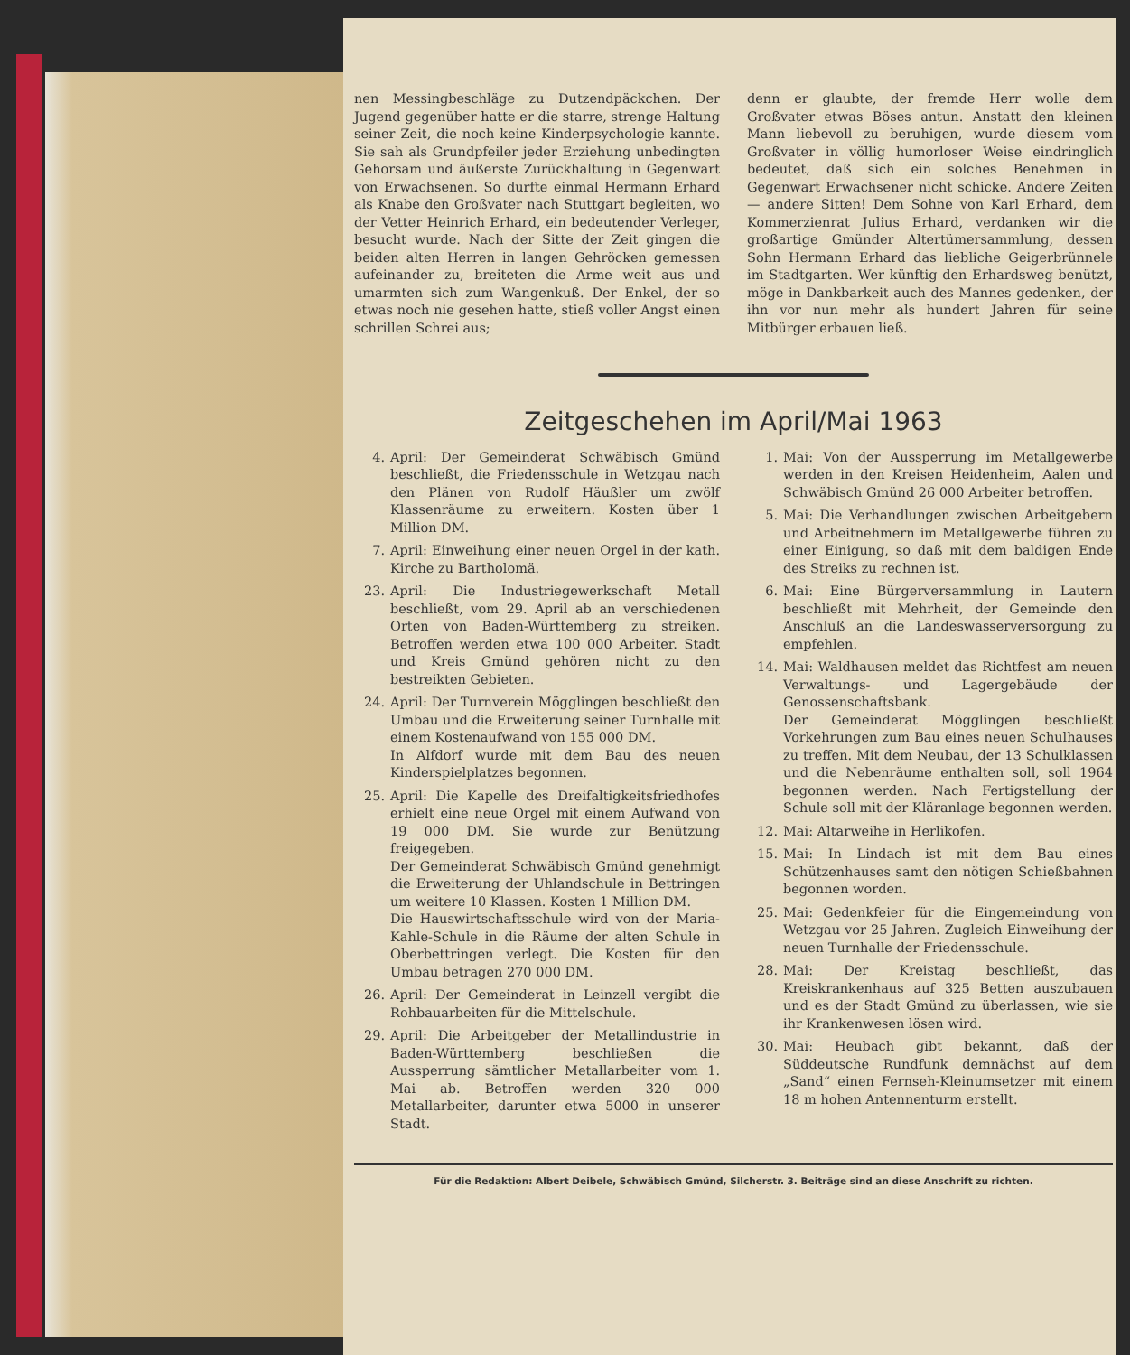nen Messingbeschläge zu Dutzendpäckchen. Der Jugend gegenüber hatte er die starre, strenge Haltung seiner Zeit, die noch keine Kinderpsychologie kannte. Sie sah als Grundpfeiler jeder Erziehung unbedingten Gehorsam und äußerste Zurückhaltung in Gegenwart von Erwachsenen. So durfte einmal Hermann Erhard als Knabe den Großvater nach Stuttgart begleiten, wo der Vetter Heinrich Erhard, ein bedeutender Verleger, besucht wurde. Nach der Sitte der Zeit gingen die beiden alten Herren in langen Gehröcken gemessen aufeinander zu, breiteten die Arme weit aus und umarmten sich zum Wangenkuß. Der Enkel, der so etwas noch nie gesehen hatte, stieß voller Angst einen schrillen Schrei aus;
denn er glaubte, der fremde Herr wolle dem Großvater etwas Böses antun. Anstatt den kleinen Mann liebevoll zu beruhigen, wurde diesem vom Großvater in völlig humorloser Weise eindringlich bedeutet, daß sich ein solches Benehmen in Gegenwart Erwachsener nicht schicke. Andere Zeiten — andere Sitten! Dem Sohne von Karl Erhard, dem Kommerzienrat Julius Erhard, verdanken wir die großartige Gmünder Altertümersammlung, dessen Sohn Hermann Erhard das liebliche Geigerbrünnele im Stadtgarten. Wer künftig den Erhardsweg benützt, möge in Dankbarkeit auch des Mannes gedenken, der ihn vor nun mehr als hundert Jahren für seine Mitbürger erbauen ließ.
Zeitgeschehen im April/Mai 1963
4. April: Der Gemeinderat Schwäbisch Gmünd beschließt, die Friedensschule in Wetzgau nach den Plänen von Rudolf Häußler um zwölf Klassenräume zu erweitern. Kosten über 1 Million DM.
7. April: Einweihung einer neuen Orgel in der kath. Kirche zu Bartholomä.
23. April: Die Industriegewerkschaft Metall beschließt, vom 29. April ab an verschiedenen Orten von Baden-Württemberg zu streiken. Betroffen werden etwa 100 000 Arbeiter. Stadt und Kreis Gmünd gehören nicht zu den bestreikten Gebieten.
24. April: Der Turnverein Mögglingen beschließt den Umbau und die Erweiterung seiner Turnhalle mit einem Kostenaufwand von 155 000 DM.
In Alfdorf wurde mit dem Bau des neuen Kinderspielplatzes begonnen.
25. April: Die Kapelle des Dreifaltigkeitsfriedhofes erhielt eine neue Orgel mit einem Aufwand von 19 000 DM. Sie wurde zur Benützung freigegeben.
Der Gemeinderat Schwäbisch Gmünd genehmigt die Erweiterung der Uhlandschule in Bettringen um weitere 10 Klassen. Kosten 1 Million DM.
Die Hauswirtschaftsschule wird von der Maria-Kahle-Schule in die Räume der alten Schule in Oberbettringen verlegt. Die Kosten für den Umbau betragen 270 000 DM.
26. April: Der Gemeinderat in Leinzell vergibt die Rohbauarbeiten für die Mittelschule.
29. April: Die Arbeitgeber der Metallindustrie in Baden-Württemberg beschließen die Aussperrung sämtlicher Metallarbeiter vom 1. Mai ab. Betroffen werden 320 000 Metallarbeiter, darunter etwa 5000 in unserer Stadt.
1. Mai: Von der Aussperrung im Metallgewerbe werden in den Kreisen Heidenheim, Aalen und Schwäbisch Gmünd 26 000 Arbeiter betroffen.
5. Mai: Die Verhandlungen zwischen Arbeitgebern und Arbeitnehmern im Metallgewerbe führen zu einer Einigung, so daß mit dem baldigen Ende des Streiks zu rechnen ist.
6. Mai: Eine Bürgerversammlung in Lautern beschließt mit Mehrheit, der Gemeinde den Anschluß an die Landeswasserversorgung zu empfehlen.
14. Mai: Waldhausen meldet das Richtfest am neuen Verwaltungs- und Lagergebäude der Genossenschaftsbank.
Der Gemeinderat Mögglingen beschließt Vorkehrungen zum Bau eines neuen Schulhauses zu treffen. Mit dem Neubau, der 13 Schulklassen und die Nebenräume enthalten soll, soll 1964 begonnen werden. Nach Fertigstellung der Schule soll mit der Kläranlage begonnen werden.
12. Mai: Altarweihe in Herlikofen.
15. Mai: In Lindach ist mit dem Bau eines Schützenhauses samt den nötigen Schießbahnen begonnen worden.
25. Mai: Gedenkfeier für die Eingemeindung von Wetzgau vor 25 Jahren. Zugleich Einweihung der neuen Turnhalle der Friedensschule.
28. Mai: Der Kreistag beschließt, das Kreiskrankenhaus auf 325 Betten auszubauen und es der Stadt Gmünd zu überlassen, wie sie ihr Krankenwesen lösen wird.
30. Mai: Heubach gibt bekannt, daß der Süddeutsche Rundfunk demnächst auf dem „Sand“ einen Fernseh-Kleinumsetzer mit einem 18 m hohen Antennenturm erstellt.
Für die Redaktion: Albert Deibele, Schwäbisch Gmünd, Silcherstr. 3. Beiträge sind an diese Anschrift zu richten.